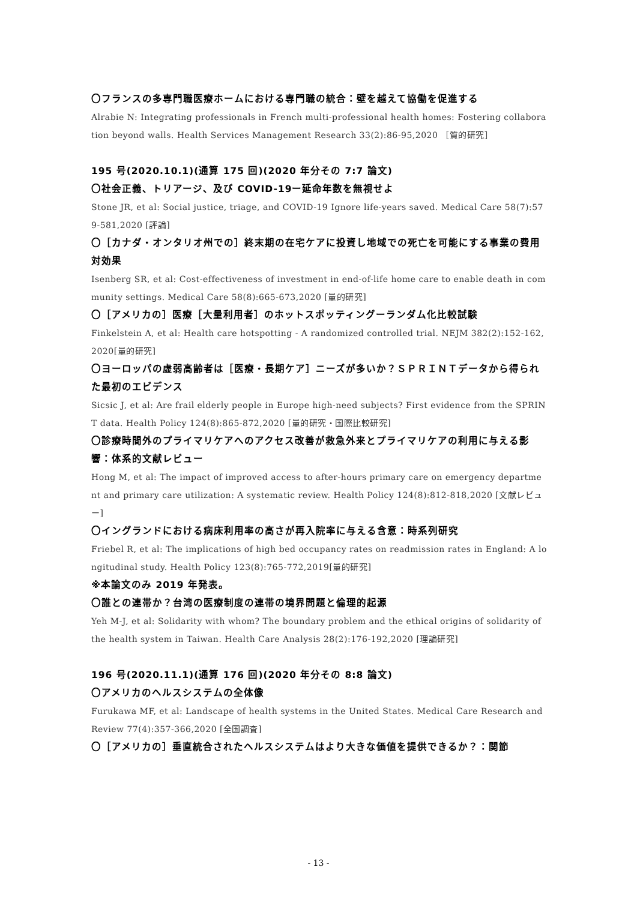〇フランスの多専門職医療ホームにおける専門職の統合：壁を越えて協働を促進する
Alrabie N: Integrating professionals in French multi-professional health homes: Fostering collaboration beyond walls. Health Services Management Research 33(2):86-95,2020 ［質的研究］
195 号(2020.10.1)(通算 175 回)(2020 年分その 7:7 論文)
〇社会正義、トリアージ、及び COVID-19ー延命年数を無視せよ
Stone JR, et al: Social justice, triage, and COVID-19 Ignore life-years saved. Medical Care 58(7):579-581,2020 [評論]
〇［カナダ・オンタリオ州での］終末期の在宅ケアに投資し地域での死亡を可能にする事業の費用対効果
Isenberg SR, et al: Cost-effectiveness of investment in end-of-life home care to enable death in community settings. Medical Care 58(8):665-673,2020 [量的研究]
〇［アメリカの］医療［大量利用者］のホットスポッティングーランダム化比較試験
Finkelstein A, et al: Health care hotspotting - A randomized controlled trial. NEJM 382(2):152-162,2020[量的研究]
〇ヨーロッパの虚弱高齢者は［医療・長期ケア］ニーズが多いか？ＳＰＲＩＮＴデータから得られた最初のエビデンス
Sicsic J, et al: Are frail elderly people in Europe high-need subjects? First evidence from the SPRINT data. Health Policy 124(8):865-872,2020 [量的研究・国際比較研究]
〇診療時間外のプライマリケアへのアクセス改善が救急外来とプライマリケアの利用に与える影響：体系的文献レビュー
Hong M, et al: The impact of improved access to after-hours primary care on emergency department and primary care utilization: A systematic review. Health Policy 124(8):812-818,2020 [文献レビュー]
〇イングランドにおける病床利用率の高さが再入院率に与える含意：時系列研究
Friebel R, et al: The implications of high bed occupancy rates on readmission rates in England: A longitudinal study. Health Policy 123(8):765-772,2019[量的研究]
※本論文のみ 2019 年発表。
〇誰との連帯か？台湾の医療制度の連帯の境界問題と倫理的起源
Yeh M-J, et al: Solidarity with whom? The boundary problem and the ethical origins of solidarity of the health system in Taiwan. Health Care Analysis 28(2):176-192,2020 [理論研究]
196 号(2020.11.1)(通算 176 回)(2020 年分その 8:8 論文)
〇アメリカのヘルスシステムの全体像
Furukawa MF, et al: Landscape of health systems in the United States. Medical Care Research and Review 77(4):357-366,2020 [全国調査]
〇［アメリカの］垂直統合されたヘルスシステムはより大きな価値を提供できるか？：関節
- 13 -